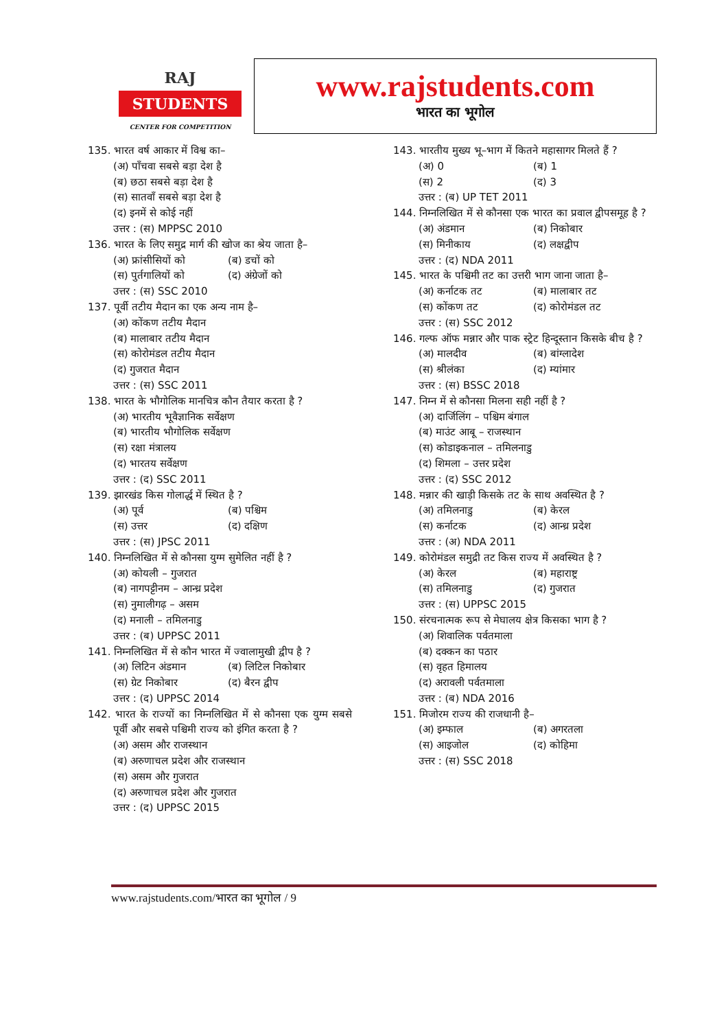RAJ
STUDENTS
CENTER FOR COMPETITION
www.rajstudents.com
भारत का भूगोल
135. भारत वर्ष आकार में विश्व का–
(अ) पाँचवा सबसे बड़ा देश है
(ब) छठा सबसे बड़ा देश है
(स) सातवाँ सबसे बड़ा देश है
(द) इनमें से कोई नहीं
उत्तर : (स) MPPSC 2010
136. भारत के लिए समुद्र मार्ग की खोज का श्रेय जाता है–
(अ) फ्रांसीसियों को (ब) डचों को
(स) पुर्तगालियों को (द) अंग्रेजों को
उत्तर : (स) SSC 2010
137. पूर्वी तटीय मैदान का एक अन्य नाम है–
(अ) कोंकण तटीय मैदान
(ब) मालाबार तटीय मैदान
(स) कोरोमंडल तटीय मैदान
(द) गुजरात मैदान
उत्तर : (स) SSC 2011
138. भारत के भौगोलिक मानचित्र कौन तैयार करता है ?
(अ) भारतीय भूवैज्ञानिक सर्वेक्षण
(ब) भारतीय भौगोलिक सर्वेक्षण
(स) रक्षा मंत्रालय
(द) भारतय सर्वेक्षण
उत्तर : (द) SSC 2011
139. झारखंड किस गोलार्द्ध में स्थित है ?
(अ) पूर्व (ब) पश्चिम
(स) उत्तर (द) दक्षिण
उत्तर : (स) JPSC 2011
140. निम्नलिखित में से कौनसा युग्म सुमेलित नहीं है ?
(अ) कोयली – गुजरात
(ब) नागपट्टीनम – आन्ध्र प्रदेश
(स) नुमालीगढ़ – असम
(द) मनाली – तमिलनाडु
उत्तर : (ब) UPPSC 2011
141. निम्नलिखित में से कौन भारत में ज्वालामुखी द्वीप है ?
(अ) लिटिन अंडमान (ब) लिटिल निकोबार
(स) ग्रेट निकोबार (द) बैरन द्वीप
उत्तर : (द) UPPSC 2014
142. भारत के राज्यों का निम्नलिखित में से कौनसा एक युग्म सबसे पूर्वी और सबसे पश्चिमी राज्य को इंगित करता है ?
(अ) असम और राजस्थान
(ब) अरुणाचल प्रदेश और राजस्थान
(स) असम और गुजरात
(द) अरुणाचल प्रदेश और गुजरात
उत्तर : (द) UPPSC 2015
143. भारतीय मुख्य भू–भाग में कितने महासागर मिलते हैं ?
(अ) 0 (ब) 1
(स) 2 (द) 3
उत्तर : (ब) UP TET 2011
144. निम्नलिखित में से कौनसा एक भारत का प्रवाल द्वीपसमूह है ?
(अ) अंडमान (ब) निकोबार
(स) मिनीकाय (द) लक्षद्वीप
उत्तर : (द) NDA 2011
145. भारत के पश्चिमी तट का उत्तरी भाग जाना जाता है–
(अ) कर्नाटक तट (ब) मालाबार तट
(स) कोंकण तट (द) कोरोमंडल तट
उत्तर : (स) SSC 2012
146. गल्फ ऑफ मन्नार और पाक स्ट्रेट हिन्दूस्तान किसके बीच है ?
(अ) मालदीव (ब) बांग्लादेश
(स) श्रीलंका (द) म्यांमार
उत्तर : (स) BSSC 2018
147. निम्न में से कौनसा मिलना सही नहीं है ?
(अ) दार्जिलिंग – पश्चिम बंगाल
(ब) माउंट आबू – राजस्थान
(स) कोडाइकनाल – तमिलनाडु
(द) शिमला – उत्तर प्रदेश
उत्तर : (द) SSC 2012
148. मन्नार की खाड़ी किसके तट के साथ अवस्थित है ?
(अ) तमिलनाडु (ब) केरल
(स) कर्नाटक (द) आन्ध्र प्रदेश
उत्तर : (अ) NDA 2011
149. कोरोमंडल समुद्री तट किस राज्य में अवस्थित है ?
(अ) केरल (ब) महाराष्ट्र
(स) तमिलनाडु (द) गुजरात
उत्तर : (स) UPPSC 2015
150. संरचनात्मक रूप से मेघालय क्षेत्र किसका भाग है ?
(अ) शिवालिक पर्वतमाला
(ब) दक्कन का पठार
(स) वृहत हिमालय
(द) अरावली पर्वतमाला
उत्तर : (ब) NDA 2016
151. मिजोरम राज्य की राजधानी है–
(अ) इम्फाल (ब) अगरतला
(स) आइजोल (द) कोहिमा
उत्तर : (स) SSC 2018
www.rajstudents.com/भारत का भूगोल / 9